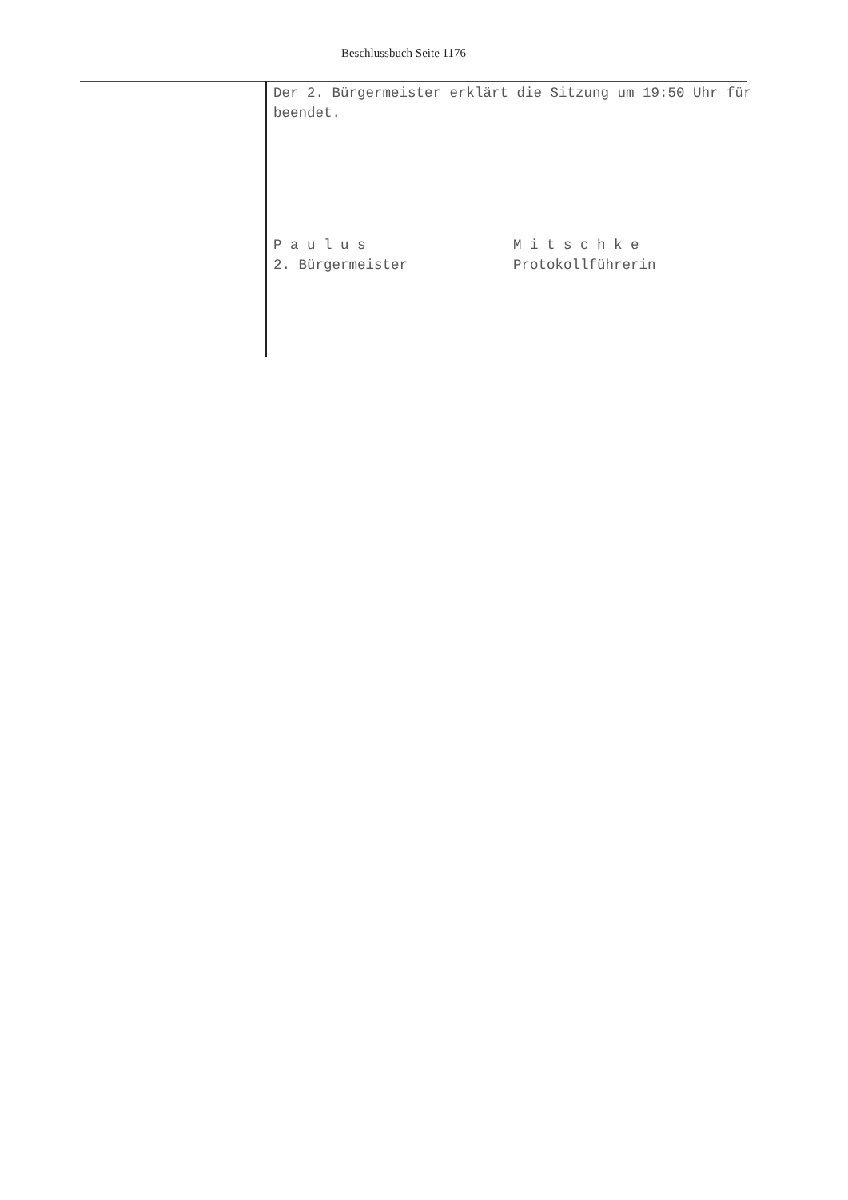Beschlussbuch Seite 1176
Der 2. Bürgermeister erklärt die Sitzung um 19:50 Uhr für beendet.
P a u l u s
2. Bürgermeister
M i t s c h k e
Protokollführerin